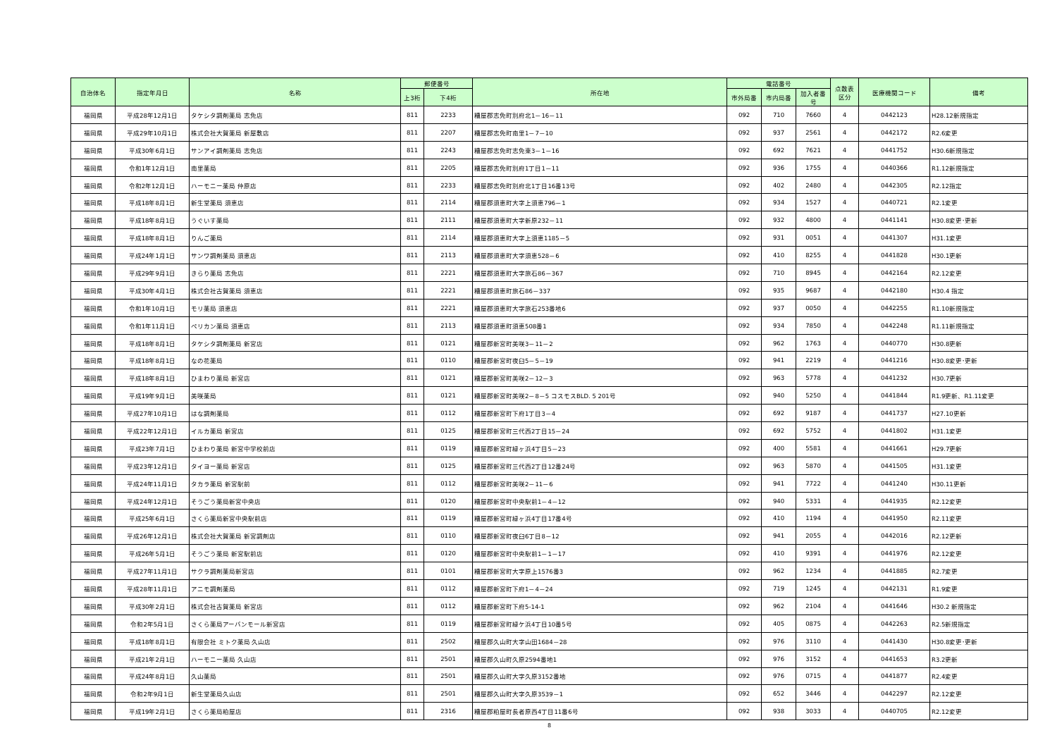| 自治体名 | 指定年月日 | 名称 | 郵便番号 | | 所在地 | 電話番号 | | | 点数表 区分 | 医療機関コード | 備考 |
| --- | --- | --- | --- | --- | --- | --- | --- | --- | --- | --- | --- |
| | | | 上3桁 | 下4桁 | | 市外局番 | 市内局番 | 加入者番号 | | | |
| 福岡県 | 平成28年12月1日 | タケシタ調剤薬局 志免店 | 811 | 2233 | 糟屋郡志免町別府北1－16－11 | 092 | 710 | 7660 | 4 | 0442123 | H28.12新規指定 |
| 福岡県 | 平成29年10月1日 | 株式会社大賀薬局 新屋敷店 | 811 | 2207 | 糟屋郡志免町南里1－7－10 | 092 | 937 | 2561 | 4 | 0442172 | R2.6変更 |
| 福岡県 | 平成30年6月1日 | サンアイ調剤薬局 志免店 | 811 | 2243 | 糟屋郡志免町志免東3－1－16 | 092 | 692 | 7621 | 4 | 0441752 | H30.6新規指定 |
| 福岡県 | 令和1年12月1日 | 南里薬局 | 811 | 2205 | 糟屋郡志免町別府1丁目1－11 | 092 | 936 | 1755 | 4 | 0440366 | R1.12新規指定 |
| 福岡県 | 令和2年12月1日 | ハーモニー薬局 仲原店 | 811 | 2233 | 糟屋郡志免町別府北1丁目16番13号 | 092 | 402 | 2480 | 4 | 0442305 | R2.12指定 |
| 福岡県 | 平成18年8月1日 | 新生堂薬局 須恵店 | 811 | 2114 | 糟屋郡須恵町大字上須恵796－1 | 092 | 934 | 1527 | 4 | 0440721 | R2.1変更 |
| 福岡県 | 平成18年8月1日 | うぐいす薬局 | 811 | 2111 | 糟屋郡須恵町大字新原232－11 | 092 | 932 | 4800 | 4 | 0441141 | H30.8変更･更新 |
| 福岡県 | 平成18年8月1日 | りんご薬局 | 811 | 2114 | 糟屋郡須恵町大字上須恵1185－5 | 092 | 931 | 0051 | 4 | 0441307 | H31.1変更 |
| 福岡県 | 平成24年1月1日 | サンワ調剤薬局 須恵店 | 811 | 2113 | 糟屋郡須恵町大字須恵528－6 | 092 | 410 | 8255 | 4 | 0441828 | H30.1更新 |
| 福岡県 | 平成29年9月1日 | きらり薬局 志免店 | 811 | 2221 | 糟屋郡須恵町大字旅石86－367 | 092 | 710 | 8945 | 4 | 0442164 | R2.12変更 |
| 福岡県 | 平成30年4月1日 | 株式会社古賀薬局 須恵店 | 811 | 2221 | 糟屋郡須恵町旅石86－337 | 092 | 935 | 9687 | 4 | 0442180 | H30.4 指定 |
| 福岡県 | 令和1年10月1日 | モリ薬局 須恵店 | 811 | 2221 | 糟屋郡須恵町大字旅石253番地6 | 092 | 937 | 0050 | 4 | 0442255 | R1.10新規指定 |
| 福岡県 | 令和1年11月1日 | ペリカン薬局 須恵店 | 811 | 2113 | 糟屋郡須恵町須恵508番1 | 092 | 934 | 7850 | 4 | 0442248 | R1.11新規指定 |
| 福岡県 | 平成18年8月1日 | タケシタ調剤薬局 新宮店 | 811 | 0121 | 糟屋郡新宮町美咲3－11－2 | 092 | 962 | 1763 | 4 | 0440770 | H30.8更新 |
| 福岡県 | 平成18年8月1日 | なの花薬局 | 811 | 0110 | 糟屋郡新宮町夜臼5－5－19 | 092 | 941 | 2219 | 4 | 0441216 | H30.8変更･更新 |
| 福岡県 | 平成18年8月1日 | ひまわり薬局 新宮店 | 811 | 0121 | 糟屋郡新宮町美咲2－12－3 | 092 | 963 | 5778 | 4 | 0441232 | H30.7更新 |
| 福岡県 | 平成19年9月1日 | 美咲薬局 | 811 | 0121 | 糟屋郡新宮町美咲2－8－5 コスモスBLD. 5 201号 | 092 | 940 | 5250 | 4 | 0441844 | R1.9更新、R1.11変更 |
| 福岡県 | 平成27年10月1日 | はな調剤薬局 | 811 | 0112 | 糟屋郡新宮町下府1丁目3－4 | 092 | 692 | 9187 | 4 | 0441737 | H27.10更新 |
| 福岡県 | 平成22年12月1日 | イルカ薬局 新宮店 | 811 | 0125 | 糟屋郡新宮町三代西2丁目15－24 | 092 | 692 | 5752 | 4 | 0441802 | H31.1変更 |
| 福岡県 | 平成23年7月1日 | ひまわり薬局 新宮中学校前店 | 811 | 0119 | 糟屋郡新宮町緑ヶ浜4丁目5－23 | 092 | 400 | 5581 | 4 | 0441661 | H29.7更新 |
| 福岡県 | 平成23年12月1日 | タイヨー薬局 新宮店 | 811 | 0125 | 糟屋郡新宮町三代西2丁目12番24号 | 092 | 963 | 5870 | 4 | 0441505 | H31.1変更 |
| 福岡県 | 平成24年11月1日 | タカラ薬局 新宮駅前 | 811 | 0112 | 糟屋郡新宮町美咲2－11－6 | 092 | 941 | 7722 | 4 | 0441240 | H30.11更新 |
| 福岡県 | 平成24年12月1日 | そうごう薬局新宮中央店 | 811 | 0120 | 糟屋郡新宮町中央駅前1－4－12 | 092 | 940 | 5331 | 4 | 0441935 | R2.12変更 |
| 福岡県 | 平成25年6月1日 | さくら薬局新宮中央駅前店 | 811 | 0119 | 糟屋郡新宮町緑ヶ浜4丁目17番4号 | 092 | 410 | 1194 | 4 | 0441950 | R2.11変更 |
| 福岡県 | 平成26年12月1日 | 株式会社大賀薬局 新宮調剤店 | 811 | 0110 | 糟屋郡新宮町夜臼6丁目8－12 | 092 | 941 | 2055 | 4 | 0442016 | R2.12更新 |
| 福岡県 | 平成26年5月1日 | そうごう薬局 新宮駅前店 | 811 | 0120 | 糟屋郡新宮町中央駅前1－1－17 | 092 | 410 | 9391 | 4 | 0441976 | R2.12変更 |
| 福岡県 | 平成27年11月1日 | サクラ調剤薬局新宮店 | 811 | 0101 | 糟屋郡新宮町大字原上1576番3 | 092 | 962 | 1234 | 4 | 0441885 | R2.7変更 |
| 福岡県 | 平成28年11月1日 | アニモ調剤薬局 | 811 | 0112 | 糟屋郡新宮町下府1－4－24 | 092 | 719 | 1245 | 4 | 0442131 | R1.9変更 |
| 福岡県 | 平成30年2月1日 | 株式会社古賀薬局 新宮店 | 811 | 0112 | 糟屋郡新宮町下府5-14-1 | 092 | 962 | 2104 | 4 | 0441646 | H30.2 新規指定 |
| 福岡県 | 令和2年5月1日 | さくら薬局アーバンモール新宮店 | 811 | 0119 | 糟屋郡新宮町緑ケ浜4丁目10番5号 | 092 | 405 | 0875 | 4 | 0442263 | R2.5新規指定 |
| 福岡県 | 平成18年8月1日 | 有限会社 ミトク薬局 久山店 | 811 | 2502 | 糟屋郡久山町大字山田1684－28 | 092 | 976 | 3110 | 4 | 0441430 | H30.8変更･更新 |
| 福岡県 | 平成21年2月1日 | ハーモニー薬局 久山店 | 811 | 2501 | 糟屋郡久山町久原2594番地1 | 092 | 976 | 3152 | 4 | 0441653 | R3.2更新 |
| 福岡県 | 平成24年8月1日 | 久山薬局 | 811 | 2501 | 糟屋郡久山町大字久原3152番地 | 092 | 976 | 0715 | 4 | 0441877 | R2.4変更 |
| 福岡県 | 令和2年9月1日 | 新生堂薬局久山店 | 811 | 2501 | 糟屋郡久山町大字久原3539－1 | 092 | 652 | 3446 | 4 | 0442297 | R2.12変更 |
| 福岡県 | 平成19年2月1日 | さくら薬局粕屋店 | 811 | 2316 | 糟屋郡粕屋町長者原西4丁目11番6号 | 092 | 938 | 3033 | 4 | 0440705 | R2.12変更 |
8